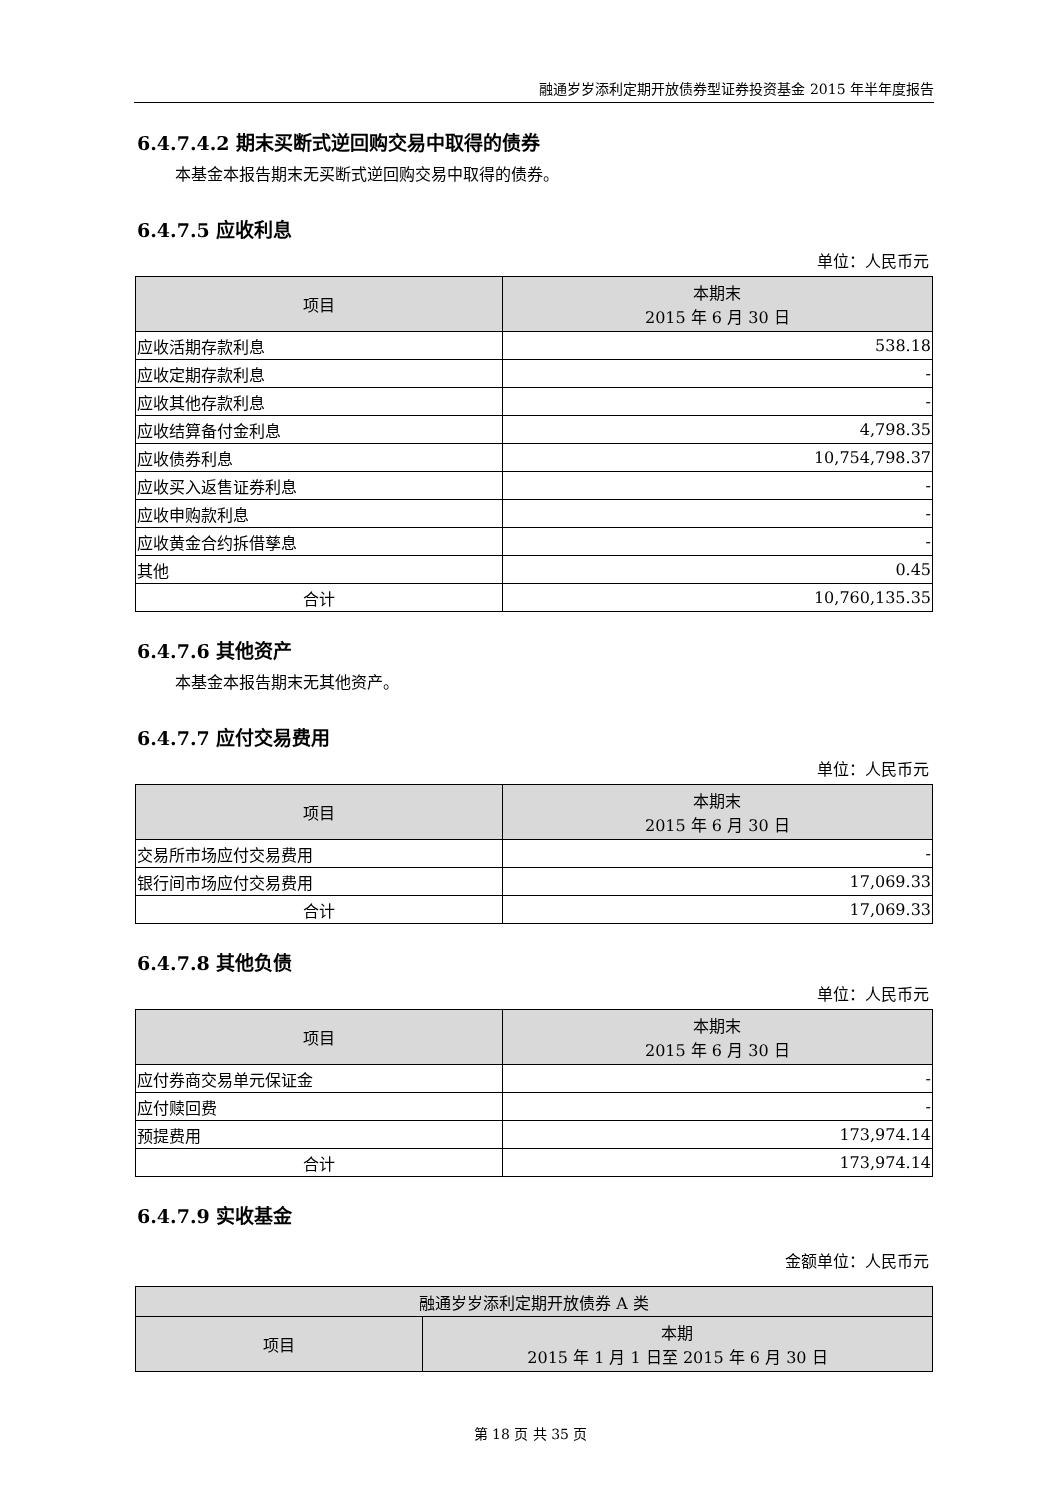融通岁岁添利定期开放债券型证券投资基金 2015 年半年度报告
6.4.7.4.2 期末买断式逆回购交易中取得的债券
本基金本报告期末无买断式逆回购交易中取得的债券。
6.4.7.5 应收利息
单位：人民币元
| 项目 | 本期末 2015 年 6 月 30 日 |
| --- | --- |
| 应收活期存款利息 | 538.18 |
| 应收定期存款利息 | - |
| 应收其他存款利息 | - |
| 应收结算备付金利息 | 4,798.35 |
| 应收债券利息 | 10,754,798.37 |
| 应收买入返售证券利息 | - |
| 应收申购款利息 | - |
| 应收黄金合约拆借孳息 | - |
| 其他 | 0.45 |
| 合计 | 10,760,135.35 |
6.4.7.6 其他资产
本基金本报告期末无其他资产。
6.4.7.7 应付交易费用
单位：人民币元
| 项目 | 本期末 2015 年 6 月 30 日 |
| --- | --- |
| 交易所市场应付交易费用 | - |
| 银行间市场应付交易费用 | 17,069.33 |
| 合计 | 17,069.33 |
6.4.7.8 其他负债
单位：人民币元
| 项目 | 本期末 2015 年 6 月 30 日 |
| --- | --- |
| 应付券商交易单元保证金 | - |
| 应付赎回费 | - |
| 预提费用 | 173,974.14 |
| 合计 | 173,974.14 |
6.4.7.9 实收基金
金额单位：人民币元
| 融通岁岁添利定期开放债券 A 类 | |
| --- | --- |
| 项目 | 本期 2015 年 1 月 1 日至 2015 年 6 月 30 日 |
第 18 页 共 35 页